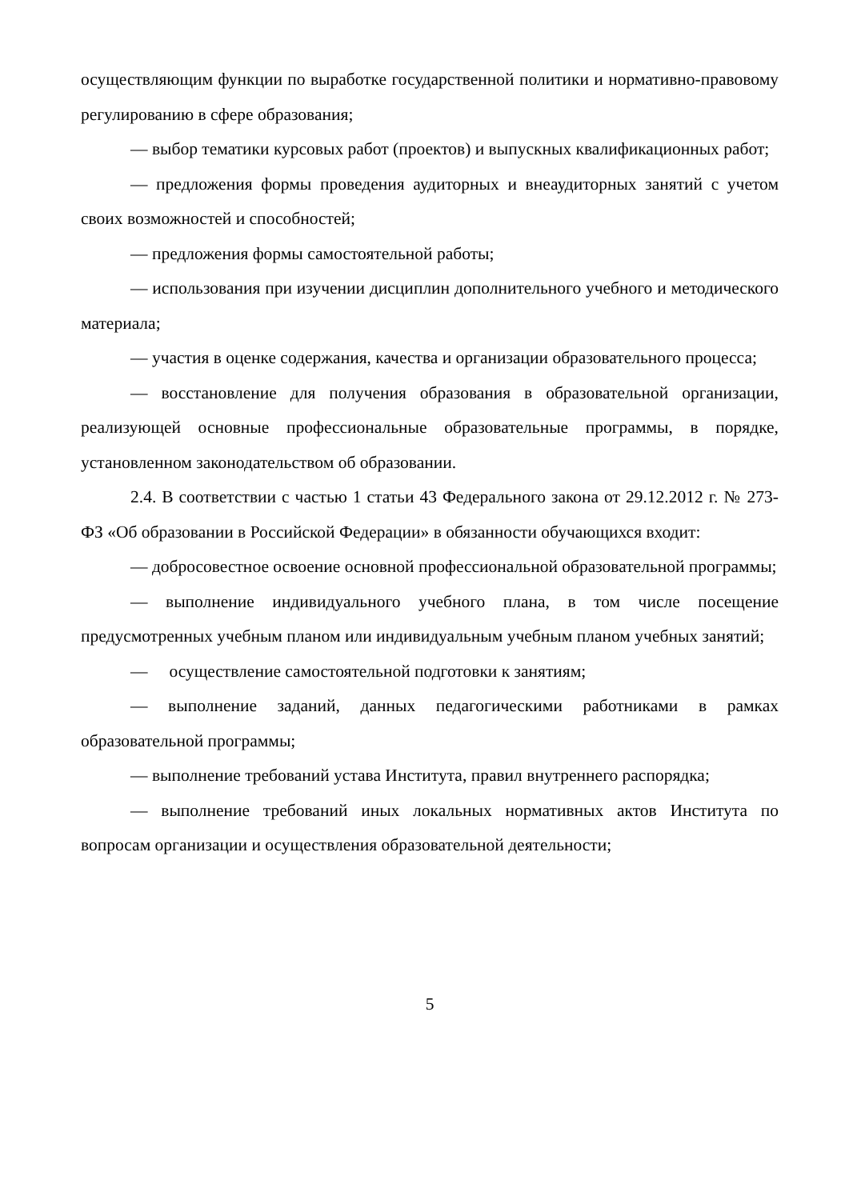осуществляющим функции по выработке государственной политики и нормативно-правовому регулированию в сфере образования;
— выбор тематики курсовых работ (проектов) и выпускных квалификационных работ;
— предложения формы проведения аудиторных и внеаудиторных занятий с учетом своих возможностей и способностей;
— предложения формы самостоятельной работы;
— использования при изучении дисциплин дополнительного учебного и методического материала;
— участия в оценке содержания, качества и организации образовательного процесса;
— восстановление для получения образования в образовательной организации, реализующей основные профессиональные образовательные программы, в порядке, установленном законодательством об образовании.
2.4. В соответствии с частью 1 статьи 43 Федерального закона от 29.12.2012 г. № 273-ФЗ «Об образовании в Российской Федерации» в обязанности обучающихся входит:
— добросовестное освоение основной профессиональной образовательной программы;
— выполнение индивидуального учебного плана, в том числе посещение предусмотренных учебным планом или индивидуальным учебным планом учебных занятий;
— осуществление самостоятельной подготовки к занятиям;
— выполнение заданий, данных педагогическими работниками в рамках образовательной программы;
— выполнение требований устава Института, правил внутреннего распорядка;
— выполнение требований иных локальных нормативных актов Института по вопросам организации и осуществления образовательной деятельности;
5